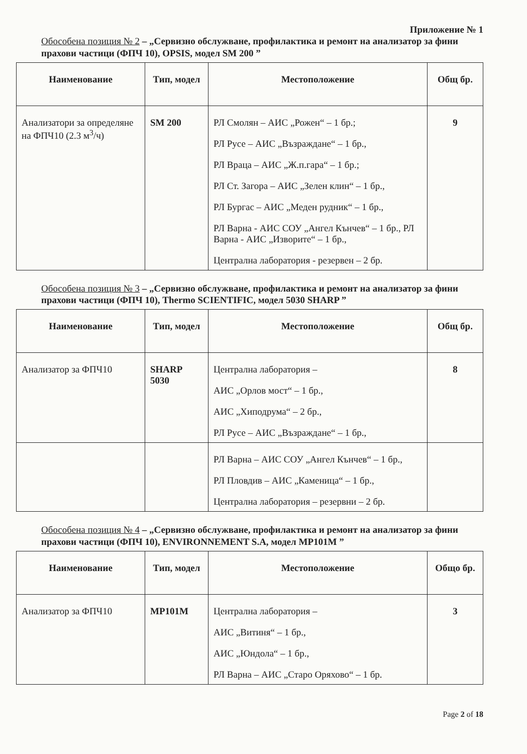Приложение № 1
Обособена позиция № 2 – „Сервизно обслужване, профилактика и ремонт на анализатор за фини прахови частици (ФПЧ 10), OPSIS, модел SM 200 ”
| Наименование | Тип, модел | Местоположение | Общ бр. |
| --- | --- | --- | --- |
| Анализатори за определяне на ФПЧ10 (2.3 м<sup>3</sup>/ч) | SM 200 | РЛ Смолян – АИС „Рожен“ – 1 бр.; РЛ Русе – АИС „Възраждане“ – 1 бр., РЛ Враца – АИС „Ж.п.гара“ – 1 бр.; РЛ Ст. Загора – АИС „Зелен клин“ – 1 бр., РЛ Бургас – АИС „Меден рудник“ – 1 бр., РЛ Варна - АИС СОУ „Ангел Кънчев“ – 1 бр., РЛ Варна - АИС „Изворите“ – 1 бр., Централна лаборатория - резервен – 2 бр. | 9 |
Обособена позиция № 3 – „Сервизно обслужване, профилактика и ремонт на анализатор за фини прахови частици (ФПЧ 10), Thermo SCIENTIFIC, модел 5030 SHARP ”
| Наименование | Тип, модел | Местоположение | Общ бр. |
| --- | --- | --- | --- |
| Анализатор за ФПЧ10 | SHARP 5030 | Централна лаборатория – АИС „Орлов мост“ – 1 бр., АИС „Хиподрума“ – 2 бр., РЛ Русе – АИС „Възраждане“ – 1 бр., | 8 |
| | | РЛ Варна – АИС СОУ „Ангел Кънчев“ – 1 бр., РЛ Пловдив – АИС „Каменица“ – 1 бр., Централна лаборатория – резервни – 2 бр. | |
Обособена позиция № 4 – „Сервизно обслужване, профилактика и ремонт на анализатор за фини прахови частици (ФПЧ 10), ENVIRONNEMENT S.A, модел MP101M ”
| Наименование | Тип, модел | Местоположение | Общо бр. |
| --- | --- | --- | --- |
| Анализатор за ФПЧ10 | MP101M | Централна лаборатория – АИС „Витиня“ – 1 бр., АИС „Юндола“ – 1 бр., РЛ Варна – АИС „Старо Оряхово“ – 1 бр. | 3 |
Page 2 of 18